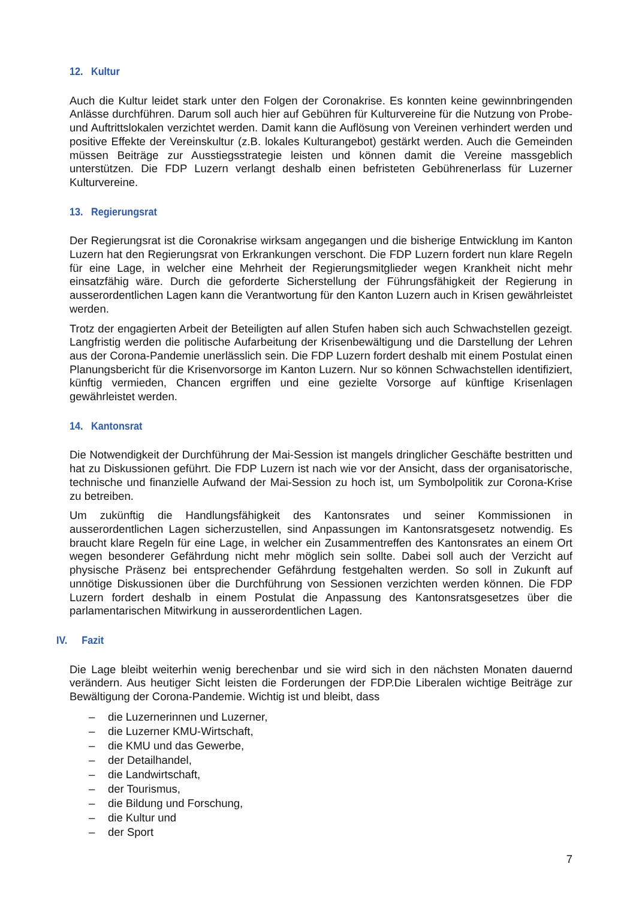12. Kultur
Auch die Kultur leidet stark unter den Folgen der Coronakrise. Es konnten keine gewinnbringenden Anlässe durchführen. Darum soll auch hier auf Gebühren für Kulturvereine für die Nutzung von Probe- und Auftrittslokalen verzichtet werden. Damit kann die Auflösung von Vereinen verhindert werden und positive Effekte der Vereinskultur (z.B. lokales Kulturangebot) gestärkt werden. Auch die Gemeinden müssen Beiträge zur Ausstiegsstrategie leisten und können damit die Vereine massgeblich unterstützen. Die FDP Luzern verlangt deshalb einen befristeten Gebührenerlass für Luzerner Kulturvereine.
13. Regierungsrat
Der Regierungsrat ist die Coronakrise wirksam angegangen und die bisherige Entwicklung im Kanton Luzern hat den Regierungsrat von Erkrankungen verschont. Die FDP Luzern fordert nun klare Regeln für eine Lage, in welcher eine Mehrheit der Regierungsmitglieder wegen Krankheit nicht mehr einsatzfähig wäre. Durch die geforderte Sicherstellung der Führungsfähigkeit der Regierung in ausserordentlichen Lagen kann die Verantwortung für den Kanton Luzern auch in Krisen gewährleistet werden.
Trotz der engagierten Arbeit der Beteiligten auf allen Stufen haben sich auch Schwachstellen gezeigt. Langfristig werden die politische Aufarbeitung der Krisenbewältigung und die Darstellung der Lehren aus der Corona-Pandemie unerlässlich sein. Die FDP Luzern fordert deshalb mit einem Postulat einen Planungsbericht für die Krisenvorsorge im Kanton Luzern. Nur so können Schwachstellen identifiziert, künftig vermieden, Chancen ergriffen und eine gezielte Vorsorge auf künftige Krisenlagen gewährleistet werden.
14. Kantonsrat
Die Notwendigkeit der Durchführung der Mai-Session ist mangels dringlicher Geschäfte bestritten und hat zu Diskussionen geführt. Die FDP Luzern ist nach wie vor der Ansicht, dass der organisatorische, technische und finanzielle Aufwand der Mai-Session zu hoch ist, um Symbolpolitik zur Corona-Krise zu betreiben.
Um zukünftig die Handlungsfähigkeit des Kantonsrates und seiner Kommissionen in ausserordentlichen Lagen sicherzustellen, sind Anpassungen im Kantonsratsgesetz notwendig. Es braucht klare Regeln für eine Lage, in welcher ein Zusammentreffen des Kantonsrates an einem Ort wegen besonderer Gefährdung nicht mehr möglich sein sollte. Dabei soll auch der Verzicht auf physische Präsenz bei entsprechender Gefährdung festgehalten werden. So soll in Zukunft auf unnötige Diskussionen über die Durchführung von Sessionen verzichten werden können. Die FDP Luzern fordert deshalb in einem Postulat die Anpassung des Kantonsratsgesetzes über die parlamentarischen Mitwirkung in ausserordentlichen Lagen.
IV. Fazit
Die Lage bleibt weiterhin wenig berechenbar und sie wird sich in den nächsten Monaten dauernd verändern. Aus heutiger Sicht leisten die Forderungen der FDP.Die Liberalen wichtige Beiträge zur Bewältigung der Corona-Pandemie. Wichtig ist und bleibt, dass
– die Luzernerinnen und Luzerner,
– die Luzerner KMU-Wirtschaft,
– die KMU und das Gewerbe,
– der Detailhandel,
– die Landwirtschaft,
– der Tourismus,
– die Bildung und Forschung,
– die Kultur und
– der Sport
7